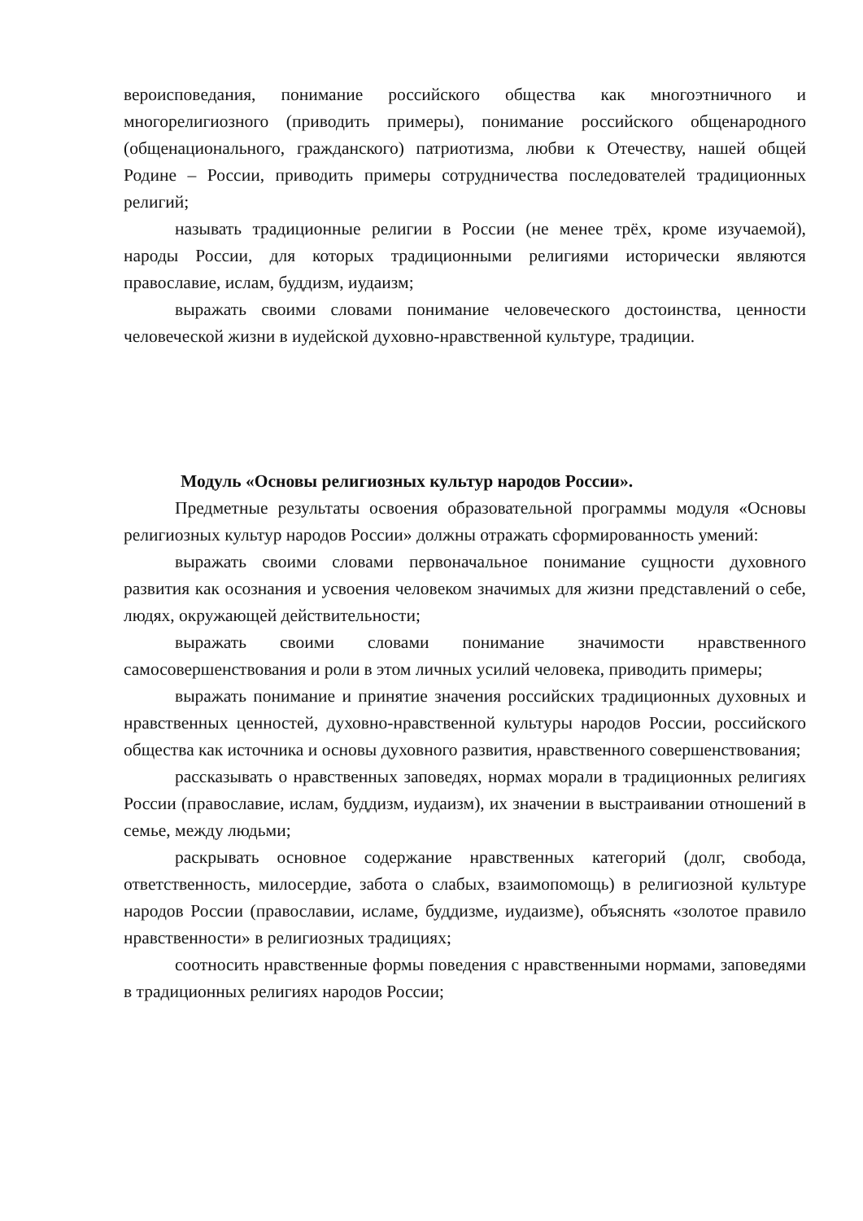вероисповедания, понимание российского общества как многоэтничного и многорелигиозного (приводить примеры), понимание российского общенародного (общенационального, гражданского) патриотизма, любви к Отечеству, нашей общей Родине – России, приводить примеры сотрудничества последователей традиционных религий;
называть традиционные религии в России (не менее трёх, кроме изучаемой), народы России, для которых традиционными религиями исторически являются православие, ислам, буддизм, иудаизм;
выражать своими словами понимание человеческого достоинства, ценности человеческой жизни в иудейской духовно-нравственной культуре, традиции.
Модуль «Основы религиозных культур народов России».
Предметные результаты освоения образовательной программы модуля «Основы религиозных культур народов России» должны отражать сформированность умений:
выражать своими словами первоначальное понимание сущности духовного развития как осознания и усвоения человеком значимых для жизни представлений о себе, людях, окружающей действительности;
выражать своими словами понимание значимости нравственного самосовершенствования и роли в этом личных усилий человека, приводить примеры;
выражать понимание и принятие значения российских традиционных духовных и нравственных ценностей, духовно-нравственной культуры народов России, российского общества как источника и основы духовного развития, нравственного совершенствования;
рассказывать о нравственных заповедях, нормах морали в традиционных религиях России (православие, ислам, буддизм, иудаизм), их значении в выстраивании отношений в семье, между людьми;
раскрывать основное содержание нравственных категорий (долг, свобода, ответственность, милосердие, забота о слабых, взаимопомощь) в религиозной культуре народов России (православии, исламе, буддизме, иудаизме), объяснять «золотое правило нравственности» в религиозных традициях;
соотносить нравственные формы поведения с нравственными нормами, заповедями в традиционных религиях народов России;